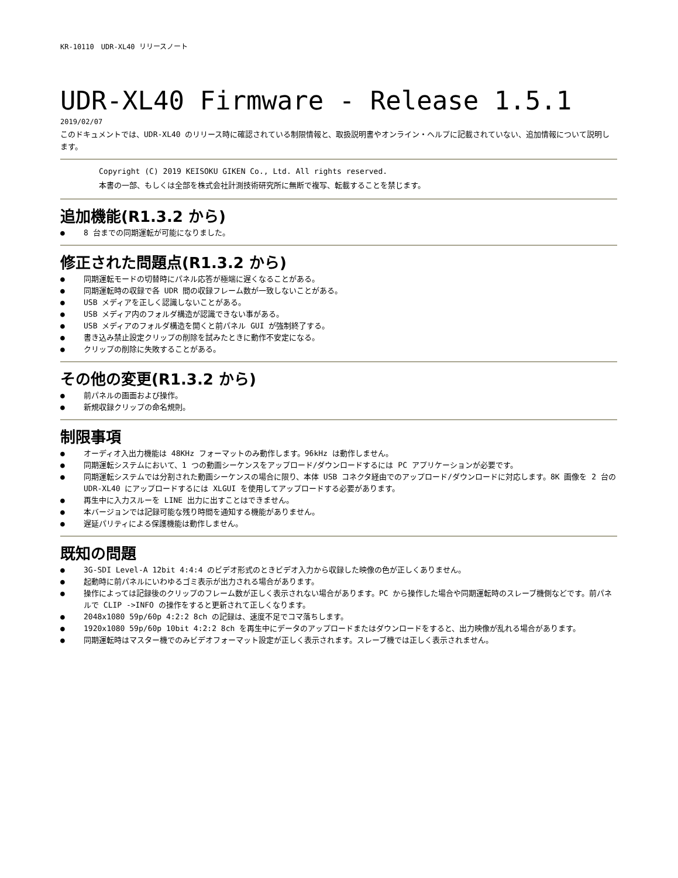KR-10110　UDR-XL40 リリースノート
UDR-XL40 Firmware - Release 1.5.1
2019/02/07
このドキュメントでは、UDR-XL40 のリリース時に確認されている制限情報と、取扱説明書やオンライン・ヘルプに記載されていない、追加情報について説明します。
Copyright (C) 2019 KEISOKU GIKEN Co., Ltd. All rights reserved.
本書の一部、もしくは全部を株式会社計測技術研究所に無断で複写、転載することを禁じます。
追加機能(R1.3.2 から)
● 8 台までの同期運転が可能になりました。
修正された問題点(R1.3.2 から)
● 同期運転モードの切替時にパネル応答が極端に遅くなることがある。
● 同期運転時の収録で各 UDR 間の収録フレーム数が一致しないことがある。
● USB メディアを正しく認識しないことがある。
● USB メディア内のフォルダ構造が認識できない事がある。
● USB メディアのフォルダ構造を開くと前パネル GUI が強制終了する。
● 書き込み禁止設定クリップの削除を試みたときに動作不安定になる。
● クリップの削除に失敗することがある。
その他の変更(R1.3.2 から)
● 前パネルの画面および操作。
● 新規収録クリップの命名規則。
制限事項
● オーディオ入出力機能は 48KHz フォーマットのみ動作します。96kHz は動作しません。
● 同期運転システムにおいて、1 つの動画シーケンスをアップロード/ダウンロードするには PC アプリケーションが必要です。
● 同期運転システムでは分割された動画シーケンスの場合に限り、本体 USB コネクタ経由でのアップロード/ダウンロードに対応します。8K 画像を 2 台の UDR-XL40 にアップロードするには XLGUI を使用してアップロードする必要があります。
● 再生中に入力スルーを LINE 出力に出すことはできません。
● 本バージョンでは記録可能な残り時間を通知する機能がありません。
● 遅延パリティによる保護機能は動作しません。
既知の問題
● 3G-SDI Level-A 12bit 4:4:4 のビデオ形式のときビデオ入力から収録した映像の色が正しくありません。
● 起動時に前パネルにいわゆるゴミ表示が出力される場合があります。
● 操作によっては記録後のクリップのフレーム数が正しく表示されない場合があります。PC から操作した場合や同期運転時のスレーブ機側などです。前パネルで CLIP ->INFO の操作をすると更新されて正しくなります。
● 2048x1080 59p/60p 4:2:2 8ch の記録は、速度不足でコマ落ちします。
● 1920x1080 59p/60p 10bit 4:2:2 8ch を再生中にデータのアップロードまたはダウンロードをすると、出力映像が乱れる場合があります。
● 同期運転時はマスター機でのみビデオフォーマット設定が正しく表示されます。スレーブ機では正しく表示されません。